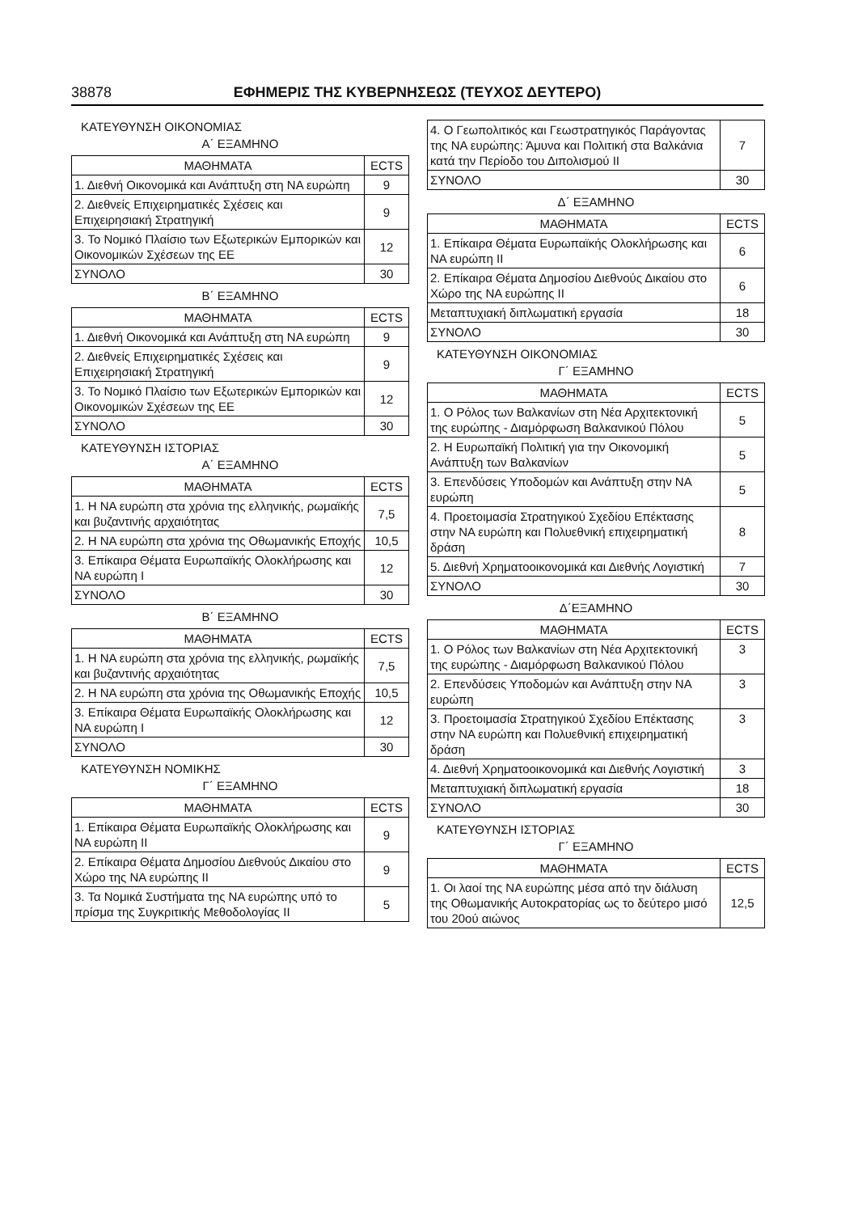38878 ΕΦΗΜΕΡΙΣ ΤΗΣ ΚΥΒΕΡΝΗΣΕΩΣ (ΤΕΥΧΟΣ ΔΕΥΤΕΡΟ)
ΚΑΤΕΥΘΥΝΣΗ ΟΙΚΟΝΟΜΙΑΣ
Α΄ ΕΞΑΜΗΝΟ
| ΜΑΘΗΜΑΤΑ | ECTS |
| --- | --- |
| 1. Διεθνή Οικονομικά και Ανάπτυξη στη ΝΑ ευρώπη | 9 |
| 2. Διεθνείς Επιχειρηματικές Σχέσεις και Επιχειρησιακή Στρατηγική | 9 |
| 3. Το Νομικό Πλαίσιο των Εξωτερικών Εμπορικών και Οικονομικών Σχέσεων της ΕΕ | 12 |
| ΣΥΝΟΛΟ | 30 |
Β΄ ΕΞΑΜΗΝΟ
| ΜΑΘΗΜΑΤΑ | ECTS |
| --- | --- |
| 1. Διεθνή Οικονομικά και Ανάπτυξη στη ΝΑ ευρώπη | 9 |
| 2. Διεθνείς Επιχειρηματικές Σχέσεις και Επιχειρησιακή Στρατηγική | 9 |
| 3. Το Νομικό Πλαίσιο των Εξωτερικών Εμπορικών και Οικονομικών Σχέσεων της ΕΕ | 12 |
| ΣΥΝΟΛΟ | 30 |
ΚΑΤΕΥΘΥΝΣΗ ΙΣΤΟΡΙΑΣ
Α΄ ΕΞΑΜΗΝΟ
| ΜΑΘΗΜΑΤΑ | ECTS |
| --- | --- |
| 1. Η ΝΑ ευρώπη στα χρόνια της ελληνικής, ρωμαϊκής και βυζαντινής αρχαιότητας | 7,5 |
| 2. Η ΝΑ ευρώπη στα χρόνια της Οθωμανικής Εποχής | 10,5 |
| 3. Επίκαιρα Θέματα Ευρωπαϊκής Ολοκλήρωσης και ΝΑ ευρώπη Ι | 12 |
| ΣΥΝΟΛΟ | 30 |
Β΄ ΕΞΑΜΗΝΟ
| ΜΑΘΗΜΑΤΑ | ECTS |
| --- | --- |
| 1. Η ΝΑ ευρώπη στα χρόνια της ελληνικής, ρωμαϊκής και βυζαντινής αρχαιότητας | 7,5 |
| 2. Η ΝΑ ευρώπη στα χρόνια της Οθωμανικής Εποχής | 10,5 |
| 3. Επίκαιρα Θέματα Ευρωπαϊκής Ολοκλήρωσης και ΝΑ ευρώπη Ι | 12 |
| ΣΥΝΟΛΟ | 30 |
ΚΑΤΕΥΘΥΝΣΗ ΝΟΜΙΚΗΣ
Γ΄ ΕΞΑΜΗΝΟ
| ΜΑΘΗΜΑΤΑ | ECTS |
| --- | --- |
| 1. Επίκαιρα Θέματα Ευρωπαϊκής Ολοκλήρωσης και ΝΑ ευρώπη ΙΙ | 9 |
| 2. Επίκαιρα Θέματα Δημοσίου Διεθνούς Δικαίου στο Χώρο της ΝΑ ευρώπης ΙΙ | 9 |
| 3. Τα Νομικά Συστήματα της ΝΑ ευρώπης υπό το πρίσμα της Συγκριτικής Μεθοδολογίας ΙΙ | 5 |
| 4. Ο Γεωπολιτικός και Γεωστρατηγικός Παράγοντας της ΝΑ ευρώπης: Άμυνα και Πολιτική στα Βαλκάνια κατά την Περίοδο του Διπολισμού ΙΙ | 7 |
| ΣΥΝΟΛΟ | 30 |
Δ΄ ΕΞΑΜΗΝΟ
| ΜΑΘΗΜΑΤΑ | ECTS |
| --- | --- |
| 1. Επίκαιρα Θέματα Ευρωπαϊκής Ολοκλήρωσης και ΝΑ ευρώπη ΙΙ | 6 |
| 2. Επίκαιρα Θέματα Δημοσίου Διεθνούς Δικαίου στο Χώρο της ΝΑ ευρώπης ΙΙ | 6 |
| Μεταπτυχιακή διπλωματική εργασία | 18 |
| ΣΥΝΟΛΟ | 30 |
ΚΑΤΕΥΘΥΝΣΗ ΟΙΚΟΝΟΜΙΑΣ
Γ΄ ΕΞΑΜΗΝΟ
| ΜΑΘΗΜΑΤΑ | ECTS |
| --- | --- |
| 1. Ο Ρόλος των Βαλκανίων στη Νέα Αρχιτεκτονική της ευρώπης - Διαμόρφωση Βαλκανικού Πόλου | 5 |
| 2. Η Ευρωπαϊκή Πολιτική για την Οικονομική Ανάπτυξη των Βαλκανίων | 5 |
| 3. Επενδύσεις Υποδομών και Ανάπτυξη στην ΝΑ ευρώπη | 5 |
| 4. Προετοιμασία Στρατηγικού Σχεδίου Επέκτασης στην ΝΑ ευρώπη και Πολυεθνική επιχειρηματική δράση | 8 |
| 5. Διεθνή Χρηματοοικονομικά και Διεθνής Λογιστική | 7 |
| ΣΥΝΟΛΟ | 30 |
Δ΄ΕΞΑΜΗΝΟ
| ΜΑΘΗΜΑΤΑ | ECTS |
| --- | --- |
| 1. Ο Ρόλος των Βαλκανίων στη Νέα Αρχιτεκτονική της ευρώπης - Διαμόρφωση Βαλκανικού Πόλου | 3 |
| 2. Επενδύσεις Υποδομών και Ανάπτυξη στην ΝΑ ευρώπη | 3 |
| 3. Προετοιμασία Στρατηγικού Σχεδίου Επέκτασης στην ΝΑ ευρώπη και Πολυεθνική επιχειρηματική δράση | 3 |
| 4. Διεθνή Χρηματοοικονομικά και Διεθνής Λογιστική | 3 |
| Μεταπτυχιακή διπλωματική εργασία | 18 |
| ΣΥΝΟΛΟ | 30 |
ΚΑΤΕΥΘΥΝΣΗ ΙΣΤΟΡΙΑΣ
Γ΄ ΕΞΑΜΗΝΟ
| ΜΑΘΗΜΑΤΑ | ECTS |
| --- | --- |
| 1. Οι λαοί της ΝΑ ευρώπης μέσα από την διάλυση της Οθωμανικής Αυτοκρατορίας ως το δεύτερο μισό του 20ού αιώνος | 12,5 |